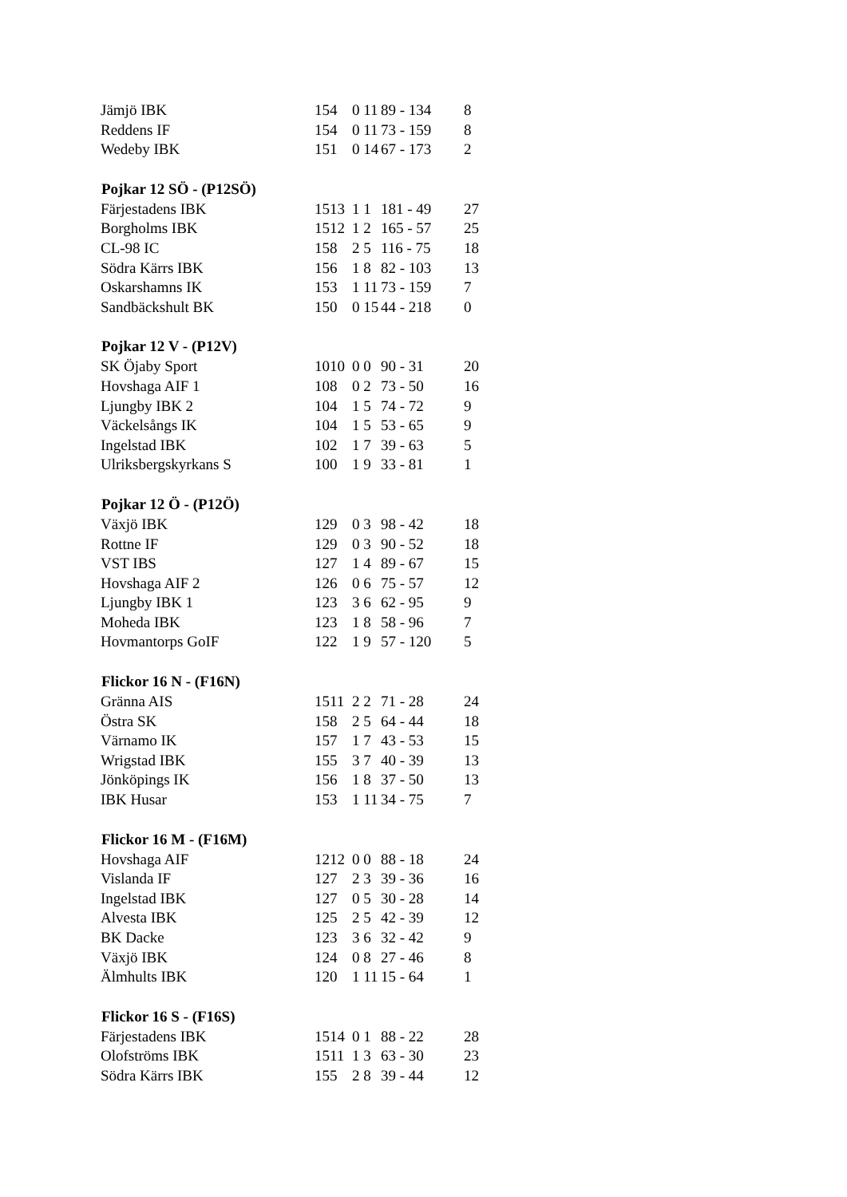| Jämjö IBK | 15 | 4 | 0 11 | 89 - 134 | 8 |
| Reddens IF | 15 | 4 | 0 11 | 73 - 159 | 8 |
| Wedeby IBK | 15 | 1 | 0 14 | 67 - 173 | 2 |
| Pojkar 12 SÖ - (P12SÖ) | | | | | |
| Färjestadens IBK | 15 | 13 | 1 1 | 181 - 49 | 27 |
| Borgholms IBK | 15 | 12 | 1 2 | 165 - 57 | 25 |
| CL-98 IC | 15 | 8 | 2 5 | 116 - 75 | 18 |
| Södra Kärrs IBK | 15 | 6 | 1 8 | 82 - 103 | 13 |
| Oskarshamns IK | 15 | 3 | 1 11 | 73 - 159 | 7 |
| Sandbäckshult BK | 15 | 0 | 0 15 | 44 - 218 | 0 |
| Pojkar 12 V - (P12V) | | | | | |
| SK Öjaby Sport | 10 | 10 | 0 0 | 90 - 31 | 20 |
| Hovshaga AIF 1 | 10 | 8 | 0 2 | 73 - 50 | 16 |
| Ljungby IBK 2 | 10 | 4 | 1 5 | 74 - 72 | 9 |
| Väckelsångs IK | 10 | 4 | 1 5 | 53 - 65 | 9 |
| Ingelstad IBK | 10 | 2 | 1 7 | 39 - 63 | 5 |
| Ulriksbergskyrkans S | 10 | 0 | 1 9 | 33 - 81 | 1 |
| Pojkar 12 Ö - (P12Ö) | | | | | |
| Växjö IBK | 12 | 9 | 0 3 | 98 - 42 | 18 |
| Rottne IF | 12 | 9 | 0 3 | 90 - 52 | 18 |
| VST IBS | 12 | 7 | 1 4 | 89 - 67 | 15 |
| Hovshaga AIF 2 | 12 | 6 | 0 6 | 75 - 57 | 12 |
| Ljungby IBK 1 | 12 | 3 | 3 6 | 62 - 95 | 9 |
| Moheda IBK | 12 | 3 | 1 8 | 58 - 96 | 7 |
| Hovmantorps GoIF | 12 | 2 | 1 9 | 57 - 120 | 5 |
| Flickor 16 N - (F16N) | | | | | |
| Gränna AIS | 15 | 11 | 2 2 | 71 - 28 | 24 |
| Östra SK | 15 | 8 | 2 5 | 64 - 44 | 18 |
| Värnamo IK | 15 | 7 | 1 7 | 43 - 53 | 15 |
| Wrigstad IBK | 15 | 5 | 3 7 | 40 - 39 | 13 |
| Jönköpings IK | 15 | 6 | 1 8 | 37 - 50 | 13 |
| IBK Husar | 15 | 3 | 1 11 | 34 - 75 | 7 |
| Flickor 16 M - (F16M) | | | | | |
| Hovshaga AIF | 12 | 12 | 0 0 | 88 - 18 | 24 |
| Vislanda IF | 12 | 7 | 2 3 | 39 - 36 | 16 |
| Ingelstad IBK | 12 | 7 | 0 5 | 30 - 28 | 14 |
| Alvesta IBK | 12 | 5 | 2 5 | 42 - 39 | 12 |
| BK Dacke | 12 | 3 | 3 6 | 32 - 42 | 9 |
| Växjö IBK | 12 | 4 | 0 8 | 27 - 46 | 8 |
| Älmhults IBK | 12 | 0 | 1 11 | 15 - 64 | 1 |
| Flickor 16 S - (F16S) | | | | | |
| Färjestadens IBK | 15 | 14 | 0 1 | 88 - 22 | 28 |
| Olofströms IBK | 15 | 11 | 1 3 | 63 - 30 | 23 |
| Södra Kärrs IBK | 15 | 5 | 2 8 | 39 - 44 | 12 |